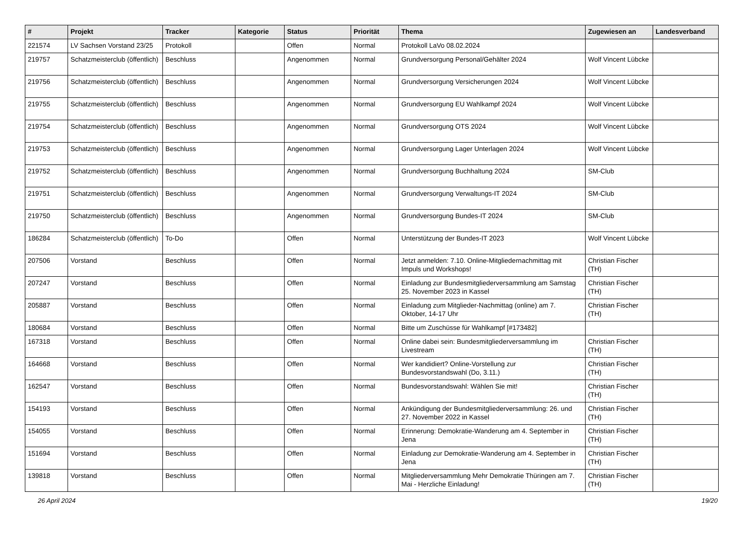| # | Projekt | Tracker | Kategorie | Status | Priorität | Thema | Zugewiesen an | Landesverband |
| --- | --- | --- | --- | --- | --- | --- | --- | --- |
| 221574 | LV Sachsen Vorstand 23/25 | Protokoll | | Offen | Normal | Protokoll LaVo 08.02.2024 | | |
| 219757 | Schatzmeisterclub (öffentlich) | Beschluss | | Angenommen | Normal | Grundversorgung Personal/Gehälter 2024 | Wolf Vincent Lübcke | |
| 219756 | Schatzmeisterclub (öffentlich) | Beschluss | | Angenommen | Normal | Grundversorgung Versicherungen 2024 | Wolf Vincent Lübcke | |
| 219755 | Schatzmeisterclub (öffentlich) | Beschluss | | Angenommen | Normal | Grundversorgung EU Wahlkampf 2024 | Wolf Vincent Lübcke | |
| 219754 | Schatzmeisterclub (öffentlich) | Beschluss | | Angenommen | Normal | Grundversorgung OTS 2024 | Wolf Vincent Lübcke | |
| 219753 | Schatzmeisterclub (öffentlich) | Beschluss | | Angenommen | Normal | Grundversorgung Lager Unterlagen 2024 | Wolf Vincent Lübcke | |
| 219752 | Schatzmeisterclub (öffentlich) | Beschluss | | Angenommen | Normal | Grundversorgung Buchhaltung 2024 | SM-Club | |
| 219751 | Schatzmeisterclub (öffentlich) | Beschluss | | Angenommen | Normal | Grundversorgung Verwaltungs-IT 2024 | SM-Club | |
| 219750 | Schatzmeisterclub (öffentlich) | Beschluss | | Angenommen | Normal | Grundversorgung Bundes-IT 2024 | SM-Club | |
| 186284 | Schatzmeisterclub (öffentlich) | To-Do | | Offen | Normal | Unterstützung der Bundes-IT 2023 | Wolf Vincent Lübcke | |
| 207506 | Vorstand | Beschluss | | Offen | Normal | Jetzt anmelden: 7.10. Online-Mitgliedernachmittag mit Impuls und Workshops! | Christian Fischer (TH) | |
| 207247 | Vorstand | Beschluss | | Offen | Normal | Einladung zur Bundesmitgliederversammlung am Samstag 25. November 2023 in Kassel | Christian Fischer (TH) | |
| 205887 | Vorstand | Beschluss | | Offen | Normal | Einladung zum Mitglieder-Nachmittag (online) am 7. Oktober, 14-17 Uhr | Christian Fischer (TH) | |
| 180684 | Vorstand | Beschluss | | Offen | Normal | Bitte um Zuschüsse für Wahlkampf [#173482] | | |
| 167318 | Vorstand | Beschluss | | Offen | Normal | Online dabei sein: Bundesmitgliederversammlung im Livestream | Christian Fischer (TH) | |
| 164668 | Vorstand | Beschluss | | Offen | Normal | Wer kandidiert? Online-Vorstellung zur Bundesvorstandswahl (Do, 3.11.) | Christian Fischer (TH) | |
| 162547 | Vorstand | Beschluss | | Offen | Normal | Bundesvorstandswahl: Wählen Sie mit! | Christian Fischer (TH) | |
| 154193 | Vorstand | Beschluss | | Offen | Normal | Ankündigung der Bundesmitgliederversammlung: 26. und 27. November 2022 in Kassel | Christian Fischer (TH) | |
| 154055 | Vorstand | Beschluss | | Offen | Normal | Erinnerung: Demokratie-Wanderung am 4. September in Jena | Christian Fischer (TH) | |
| 151694 | Vorstand | Beschluss | | Offen | Normal | Einladung zur Demokratie-Wanderung am 4. September in Jena | Christian Fischer (TH) | |
| 139818 | Vorstand | Beschluss | | Offen | Normal | Mitgliederversammlung Mehr Demokratie Thüringen am 7. Mai - Herzliche Einladung! | Christian Fischer (TH) | |
26 April 2024 19/20